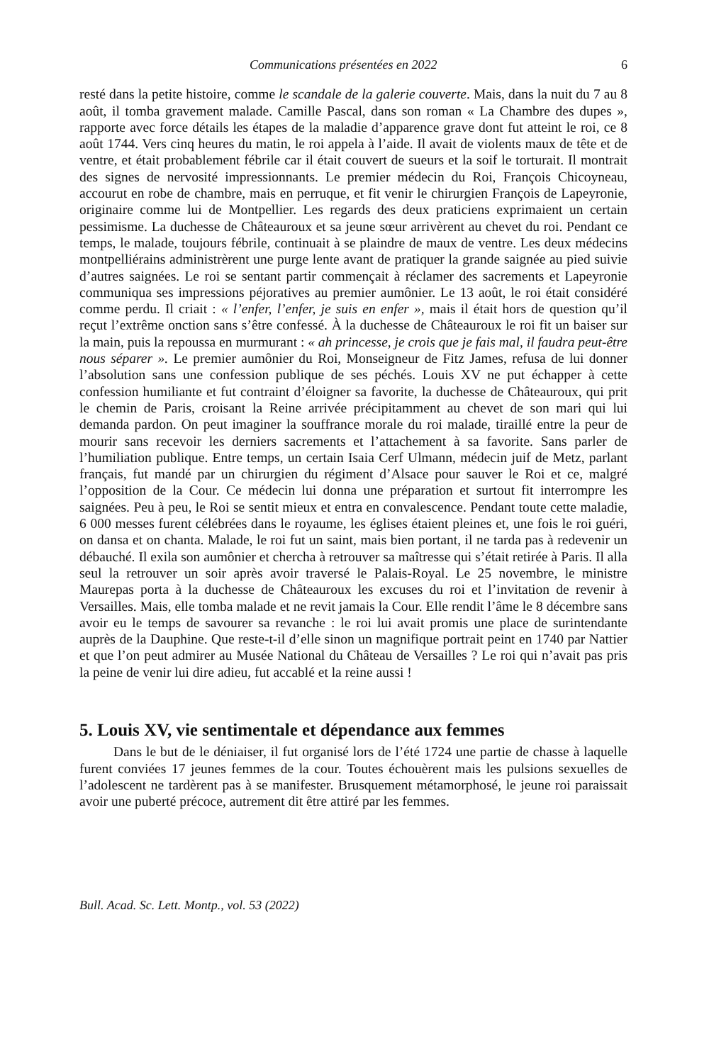Communications présentées en 2022 6
resté dans la petite histoire, comme le scandale de la galerie couverte. Mais, dans la nuit du 7 au 8 août, il tomba gravement malade. Camille Pascal, dans son roman « La Chambre des dupes », rapporte avec force détails les étapes de la maladie d’apparence grave dont fut atteint le roi, ce 8 août 1744. Vers cinq heures du matin, le roi appela à l’aide. Il avait de violents maux de tête et de ventre, et était probablement fébrile car il était couvert de sueurs et la soif le torturait. Il montrait des signes de nervosité impressionnants. Le premier médecin du Roi, François Chicoyneau, accourut en robe de chambre, mais en perruque, et fit venir le chirurgien François de Lapeyronie, originaire comme lui de Montpellier. Les regards des deux praticiens exprimaient un certain pessimisme. La duchesse de Châteauroux et sa jeune sœur arrivèrent au chevet du roi. Pendant ce temps, le malade, toujours fébrile, continuait à se plaindre de maux de ventre. Les deux médecins montpelliérains administrèrent une purge lente avant de pratiquer la grande saignée au pied suivie d’autres saignées. Le roi se sentant partir commençait à réclamer des sacrements et Lapeyronie communiqua ses impressions péjoratives au premier aumônier. Le 13 août, le roi était considéré comme perdu. Il criait : « l’enfer, l’enfer, je suis en enfer », mais il était hors de question qu’il reçut l’extrême onction sans s’être confessé. À la duchesse de Châteauroux le roi fit un baiser sur la main, puis la repoussa en murmurant : « ah princesse, je crois que je fais mal, il faudra peut-être nous séparer ». Le premier aumônier du Roi, Monseigneur de Fitz James, refusa de lui donner l’absolution sans une confession publique de ses péchés. Louis XV ne put échapper à cette confession humiliante et fut contraint d’éloigner sa favorite, la duchesse de Châteauroux, qui prit le chemin de Paris, croisant la Reine arrivée précipitamment au chevet de son mari qui lui demanda pardon. On peut imaginer la souffrance morale du roi malade, tiraillé entre la peur de mourir sans recevoir les derniers sacrements et l’attachement à sa favorite. Sans parler de l’humiliation publique. Entre temps, un certain Isaia Cerf Ulmann, médecin juif de Metz, parlant français, fut mandé par un chirurgien du régiment d’Alsace pour sauver le Roi et ce, malgré l’opposition de la Cour. Ce médecin lui donna une préparation et surtout fit interrompre les saignées. Peu à peu, le Roi se sentit mieux et entra en convalescence. Pendant toute cette maladie, 6 000 messes furent célébrées dans le royaume, les églises étaient pleines et, une fois le roi guéri, on dansa et on chanta. Malade, le roi fut un saint, mais bien portant, il ne tarda pas à redevenir un débauché. Il exila son aumônier et chercha à retrouver sa maîtresse qui s’était retirée à Paris. Il alla seul la retrouver un soir après avoir traversé le Palais-Royal. Le 25 novembre, le ministre Maurepas porta à la duchesse de Châteauroux les excuses du roi et l’invitation de revenir à Versailles. Mais, elle tomba malade et ne revit jamais la Cour. Elle rendit l’âme le 8 décembre sans avoir eu le temps de savourer sa revanche : le roi lui avait promis une place de surintendante auprès de la Dauphine. Que reste-t-il d’elle sinon un magnifique portrait peint en 1740 par Nattier et que l’on peut admirer au Musée National du Château de Versailles ? Le roi qui n’avait pas pris la peine de venir lui dire adieu, fut accablé et la reine aussi !
5. Louis XV, vie sentimentale et dépendance aux femmes
Dans le but de le déniaiser, il fut organisé lors de l’été 1724 une partie de chasse à laquelle furent conviées 17 jeunes femmes de la cour. Toutes échouèrent mais les pulsions sexuelles de l’adolescent ne tardèrent pas à se manifester. Brusquement métamorphosé, le jeune roi paraissait avoir une puberté précoce, autrement dit être attiré par les femmes.
Bull. Acad. Sc. Lett. Montp., vol. 53 (2022)